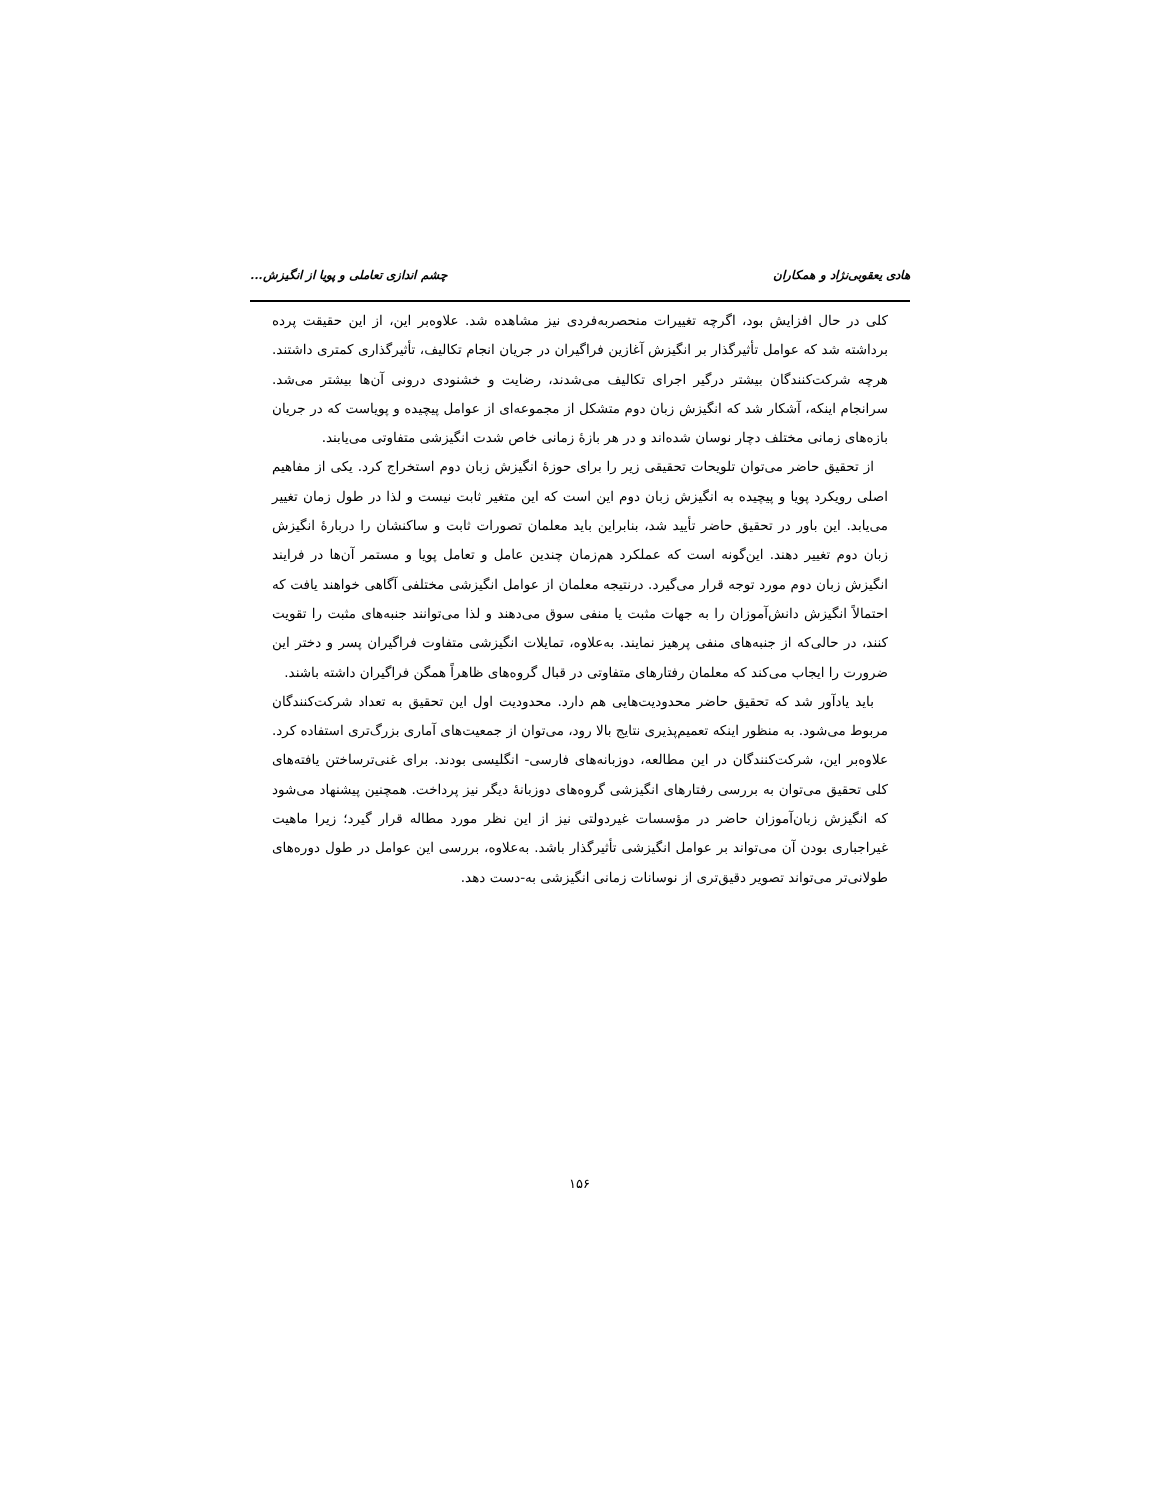هادی یعقوبی‌نژاد و همکاران چشم اندازی تعاملی و پویا از انگیزش...
کلی در حال افزایش بود، اگرچه تغییرات منحصربه‌فردی نیز مشاهده شد. علاوه‌بر این، از این حقیقت پرده برداشته شد که عوامل تأثیرگذار بر انگیزش آغازین فراگیران در جریان انجام تکالیف، تأثیرگذاری کمتری داشتند. هرچه شرکت‌کنندگان بیشتر درگیر اجرای تکالیف می‌شدند، رضایت و خشنودی درونی آن‌ها بیشتر می‌شد. سرانجام اینکه، آشکار شد که انگیزش زبان دوم متشکل از مجموعه‌ای از عوامل پیچیده و پویاست که در جریان بازه‌های زمانی مختلف دچار نوسان شده‌اند و در هر بازهٔ زمانی خاص شدت انگیزشی متفاوتی می‌یابند.
از تحقیق حاضر می‌توان تلویحات تحقیقی زیر را برای حوزهٔ انگیزش زبان دوم استخراج کرد. یکی از مفاهیم اصلی رویکرد پویا و پیچیده به انگیزش زبان دوم این است که این متغیر ثابت نیست و لذا در طول زمان تغییر می‌یابد. این باور در تحقیق حاضر تأیید شد، بنابراین باید معلمان تصورات ثابت و ساکنشان را دربارهٔ انگیزش زبان دوم تغییر دهند. این‌گونه است که عملکرد هم‌زمان چندین عامل و تعامل پویا و مستمر آن‌ها در فرایند انگیزش زبان دوم مورد توجه قرار می‌گیرد. درنتیجه معلمان از عوامل انگیزشی مختلفی آگاهی خواهند یافت که احتمالاً انگیزش دانش‌آموزان را به جهات مثبت یا منفی سوق می‌دهند و لذا می‌توانند جنبه‌های مثبت را تقویت کنند، در حالی‌که از جنبه‌های منفی پرهیز نمایند. به‌علاوه، تمایلات انگیزشی متفاوت فراگیران پسر و دختر این ضرورت را ایجاب می‌کند که معلمان رفتارهای متفاوتی در قبال گروه‌های ظاهراً همگن فراگیران داشته باشند.
باید یادآور شد که تحقیق حاضر محدودیت‌هایی هم دارد. محدودیت اول این تحقیق به تعداد شرکت‌کنندگان مربوط می‌شود. به منظور اینکه تعمیم‌پذیری نتایج بالا رود، می‌توان از جمعیت‌های آماری بزرگ‌تری استفاده کرد. علاوه‌بر این، شرکت‌کنندگان در این مطالعه، دوزبانه‌های فارسی- انگلیسی بودند. برای غنی‌ترساختن یافته‌های کلی تحقیق می‌توان به بررسی رفتارهای انگیزشی گروه‌های دوزبانهٔ دیگر نیز پرداخت. همچنین پیشنهاد می‌شود که انگیزش زبان‌آموزان حاضر در مؤسسات غیردولتی نیز از این نظر مورد مطاله قرار گیرد؛ زیرا ماهیت غیراجباری بودن آن می‌تواند بر عوامل انگیزشی تأثیرگذار باشد. به‌علاوه، بررسی این عوامل در طول دوره‌های طولانی‌تر می‌تواند تصویر دقیق‌تری از نوسانات زمانی انگیزشی به-دست دهد.
۱۵۶